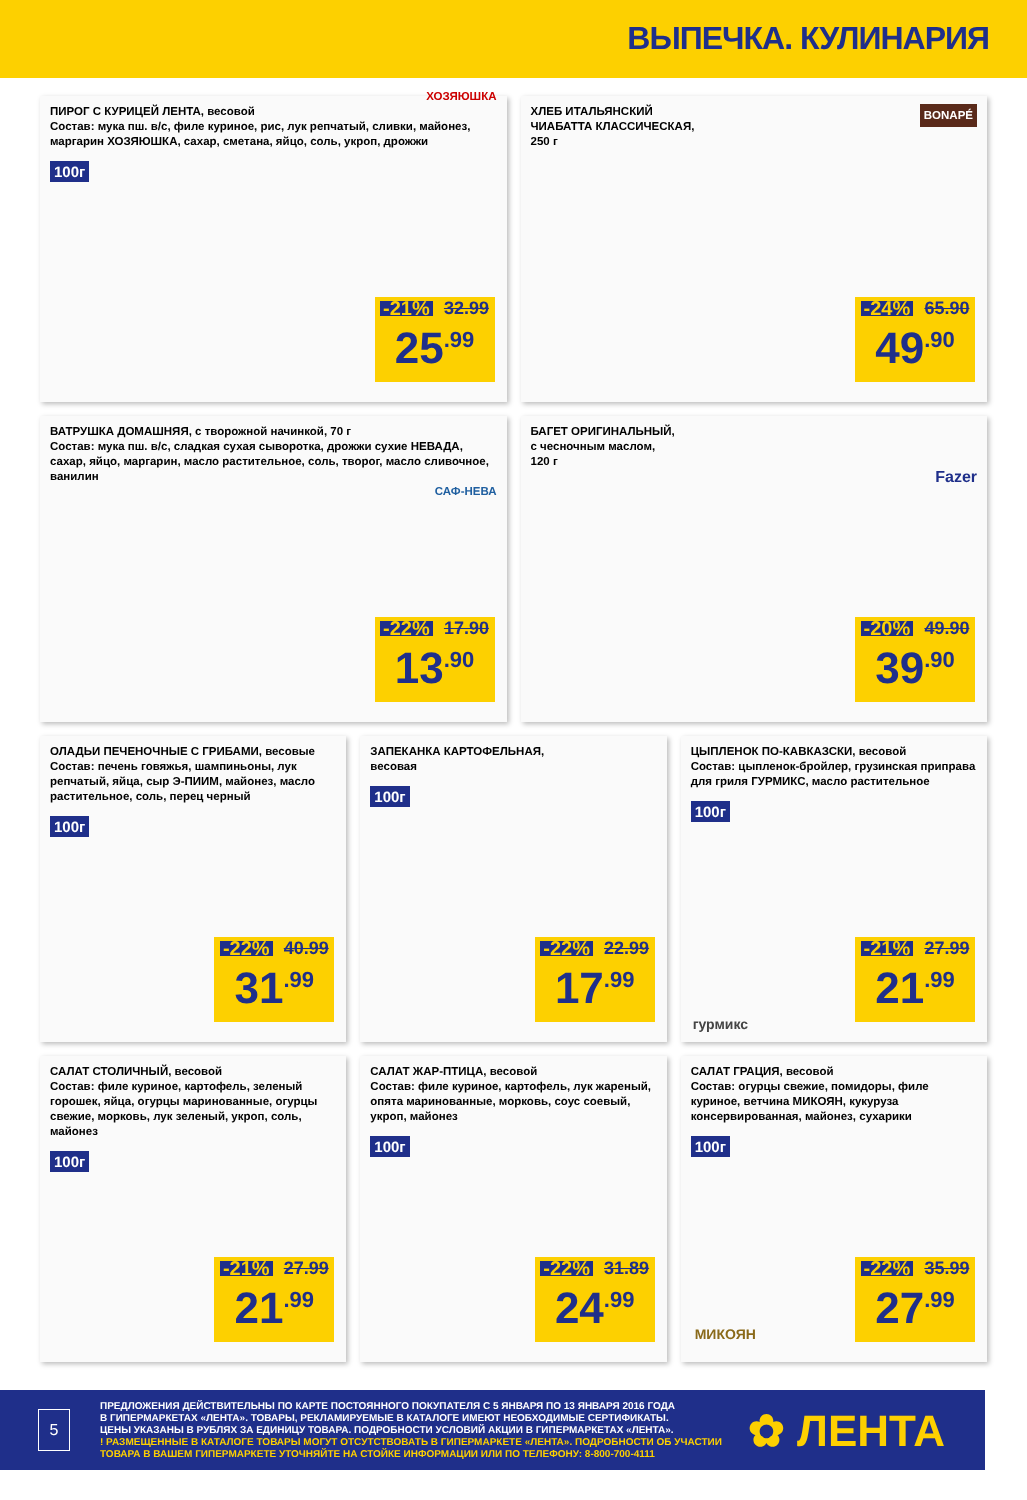ВЫПЕЧКА. КУЛИНАРИЯ
ПИРОГ С КУРИЦЕЙ ЛЕНТА, весовой
Состав: мука пш. в/с, филе куриное, рис, лук репчатый, сливки, майонез, маргарин ХОЗЯЮШКА, сахар, сметана, яйцо, соль, укроп, дрожжи
ХОЗЯЮШКА 100г
-21% 32.99
25<sup>.99</sup>
ХЛЕБ ИТАЛЬЯНСКИЙ
ЧИАБАТТА КЛАССИЧЕСКАЯ,
250 г
BONAPÉ
-24% 65.90
49<sup>.90</sup>
ВАТРУШКА ДОМАШНЯЯ, с творожной начинкой, 70 г
Состав: мука пш. в/с, сладкая сухая сыворотка, дрожжи сухие НЕВАДА, сахар, яйцо, маргарин, масло растительное, соль, творог, масло сливочное, ванилин
САФ-НЕВА
-22% 17.90
13<sup>.90</sup>
БАГЕТ ОРИГИНАЛЬНЫЙ,
с чесночным маслом,
120 г
Fazer
-20% 49.90
39<sup>.90</sup>
ОЛАДЬИ ПЕЧЕНОЧНЫЕ С ГРИБАМИ, весовые
Состав: печень говяжья, шампиньоны, лук репчатый, яйца, сыр Э-ПИИМ, майонез, масло растительное, соль, перец черный
100г
-22% 40.99
31<sup>.99</sup>
ЗАПЕКАНКА КАРТОФЕЛЬНАЯ,
весовая
100г
-22% 22.99
17<sup>.99</sup>
ЦЫПЛЕНОК ПО-КАВКАЗСКИ, весовой
Состав: цыпленок-бройлер, грузинская приправа для гриля ГУРМИКС, масло растительное
100г
гурмикс
-21% 27.99
21<sup>.99</sup>
САЛАТ СТОЛИЧНЫЙ, весовой
Состав: филе куриное, картофель, зеленый горошек, яйца, огурцы маринованные, огурцы свежие, морковь, лук зеленый, укроп, соль, майонез
100г
-21% 27.99
21<sup>.99</sup>
САЛАТ ЖАР-ПТИЦА, весовой
Состав: филе куриное, картофель, лук жареный, опята маринованные, морковь, соус соевый, укроп, майонез
100г
-22% 31.89
24<sup>.99</sup>
САЛАТ ГРАЦИЯ, весовой
Состав: огурцы свежие, помидоры, филе куриное, ветчина МИКОЯН, кукуруза консервированная, майонез, сухарики
100г
МИКОЯН
-22% 35.99
27<sup>.99</sup>
5
ПРЕДЛОЖЕНИЯ ДЕЙСТВИТЕЛЬНЫ ПО КАРТЕ ПОСТОЯННОГО ПОКУПАТЕЛЯ С 5 ЯНВАРЯ ПО 13 ЯНВАРЯ 2016 ГОДА
В ГИПЕРМАРКЕТАХ «ЛЕНТА». ТОВАРЫ, РЕКЛАМИРУЕМЫЕ В КАТАЛОГЕ ИМЕЮТ НЕОБХОДИМЫЕ СЕРТИФИКАТЫ.
ЦЕНЫ УКАЗАНЫ В РУБЛЯХ ЗА ЕДИНИЦУ ТОВАРА. ПОДРОБНОСТИ УСЛОВИЙ АКЦИИ В ГИПЕРМАРКЕТАХ «ЛЕНТА».
! РАЗМЕЩЕННЫЕ В КАТАЛОГЕ ТОВАРЫ МОГУТ ОТСУТСТВОВАТЬ В ГИПЕРМАРКЕТЕ «ЛЕНТА». ПОДРОБНОСТИ ОБ УЧАСТИИ
ТОВАРА В ВАШЕМ ГИПЕРМАРКЕТЕ УТОЧНЯЙТЕ НА СТОЙКЕ ИНФОРМАЦИИ ИЛИ ПО ТЕЛЕФОНУ: 8-800-700-4111
✿ ЛЕНТА